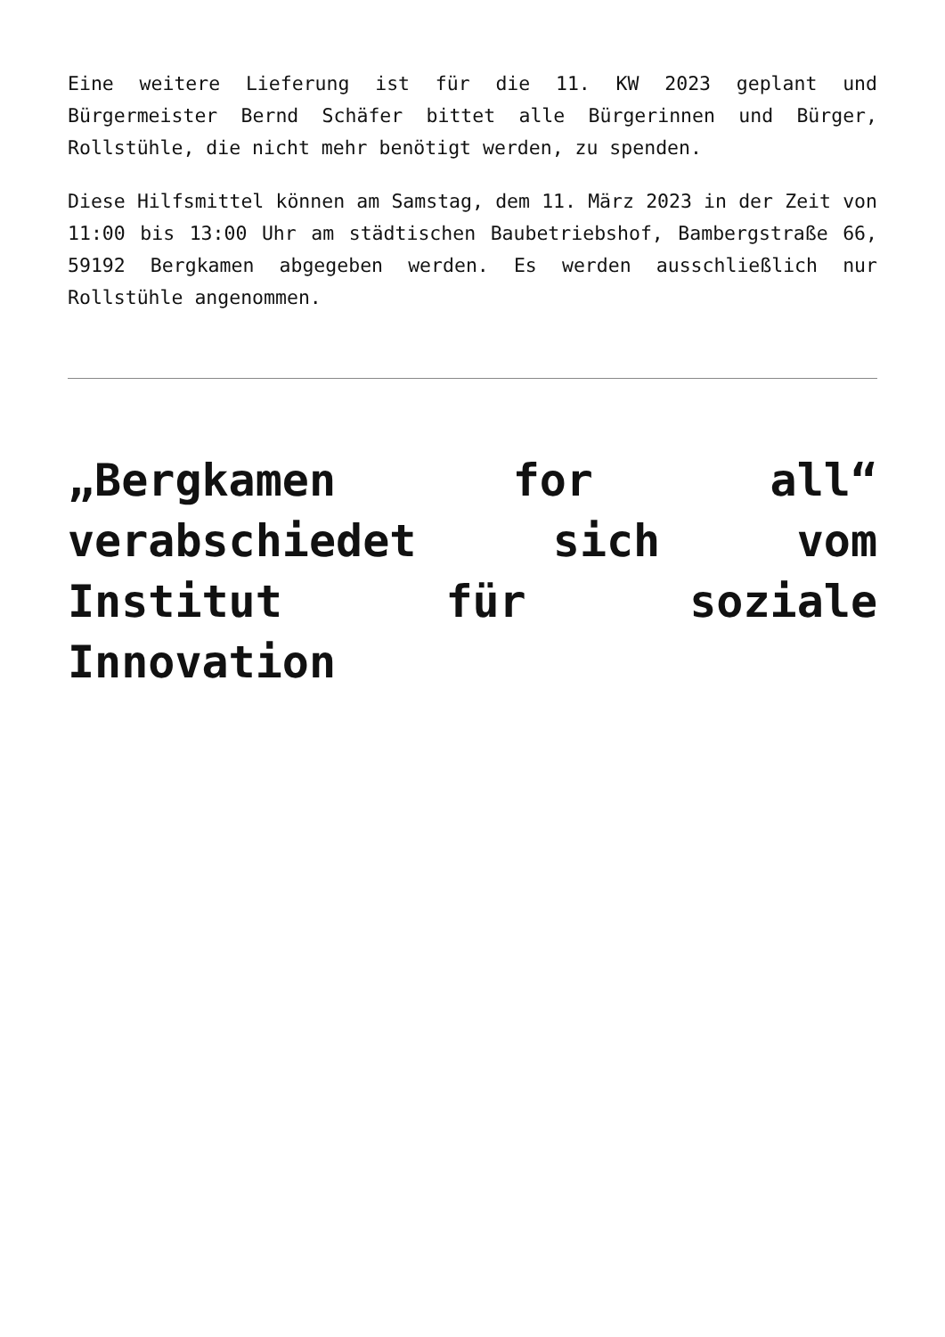Eine weitere Lieferung ist für die 11. KW 2023 geplant und Bürgermeister Bernd Schäfer bittet alle Bürgerinnen und Bürger, Rollstühle, die nicht mehr benötigt werden, zu spenden.
Diese Hilfsmittel können am Samstag, dem 11. März 2023 in der Zeit von 11:00 bis 13:00 Uhr am städtischen Baubetriebshof, Bambergstraße 66, 59192 Bergkamen abgegeben werden. Es werden ausschließlich nur Rollstühle angenommen.
„Bergkamen for all“ verabschiedet sich vom Institut für soziale Innovation